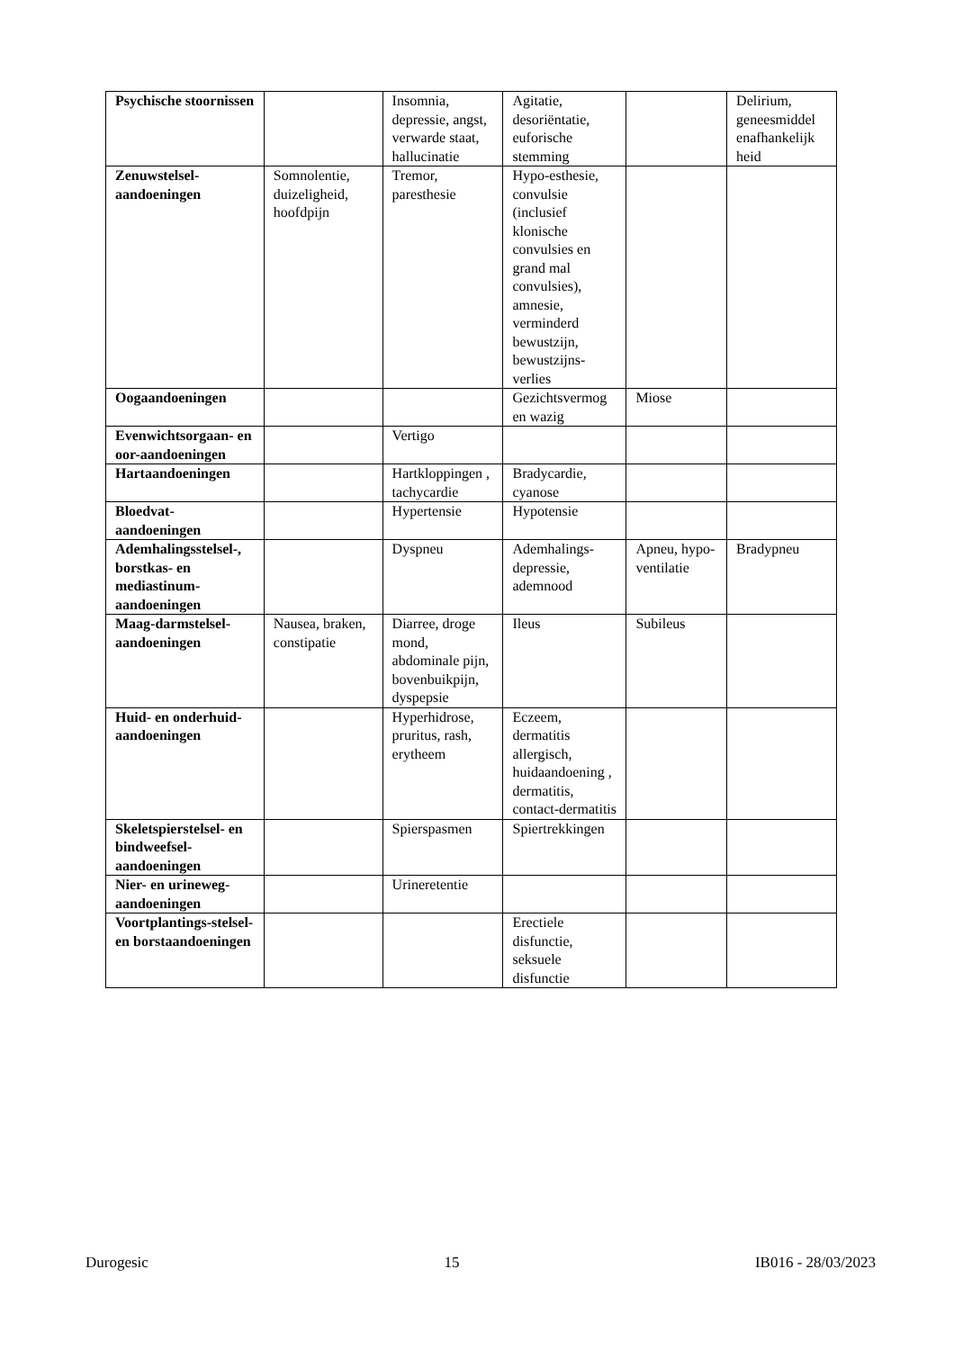| Psychische stoornissen | | Insomnia, depressie, angst, verwarde staat, hallucinatie | Agitatie, desoriëntatie, euforische stemming | | Delirium, geneesmiddel enafhankelijk heid |
| Zenuwstelsel-aandoeningen | Somnolentie, duizeligheid, hoofdpijn | Tremor, paresthesie | Hypo-esthesie, convulsie (inclusief klonische convulsies en grand mal convulsies), amnesie, verminderd bewustzijn, bewustzijns-verlies | | |
| Oogaandoeningen | | | Gezichtsvermog en wazig | Miose | |
| Evenwichtsorgaan- en oor-aandoeningen | | Vertigo | | | |
| Hartaandoeningen | | Hartkloppingen , tachycardie | Bradycardie, cyanose | | |
| Bloedvat-aandoeningen | | Hypertensie | Hypotensie | | |
| Ademhalingsstelsel-, borstkas- en mediastinum-aandoeningen | | Dyspneu | Ademhalings-depressie, ademnood | Apneu, hypo-ventilatie | Bradypneu |
| Maag-darmstelsel-aandoeningen | Nausea, braken, constipatie | Diarree, droge mond, abdominale pijn, bovenbuikpijn, dyspepsie | Ileus | Subileus | |
| Huid- en onderhuid-aandoeningen | | Hyperhidrose, pruritus, rash, erytheem | Eczeem, dermatitis allergisch, huidaandoening , dermatitis, contact-dermatitis | | |
| Skeletspierstelsel- en bindweefsel-aandoeningen | | Spierspasmen | Spiertrekkingen | | |
| Nier- en urineweg-aandoeningen | | Urineretentie | | | |
| Voortplantings-stelsel- en borstaandoeningen | | | Erectiele disfunctie, seksuele disfunctie | | |
Durogesic 15 IB016 - 28/03/2023